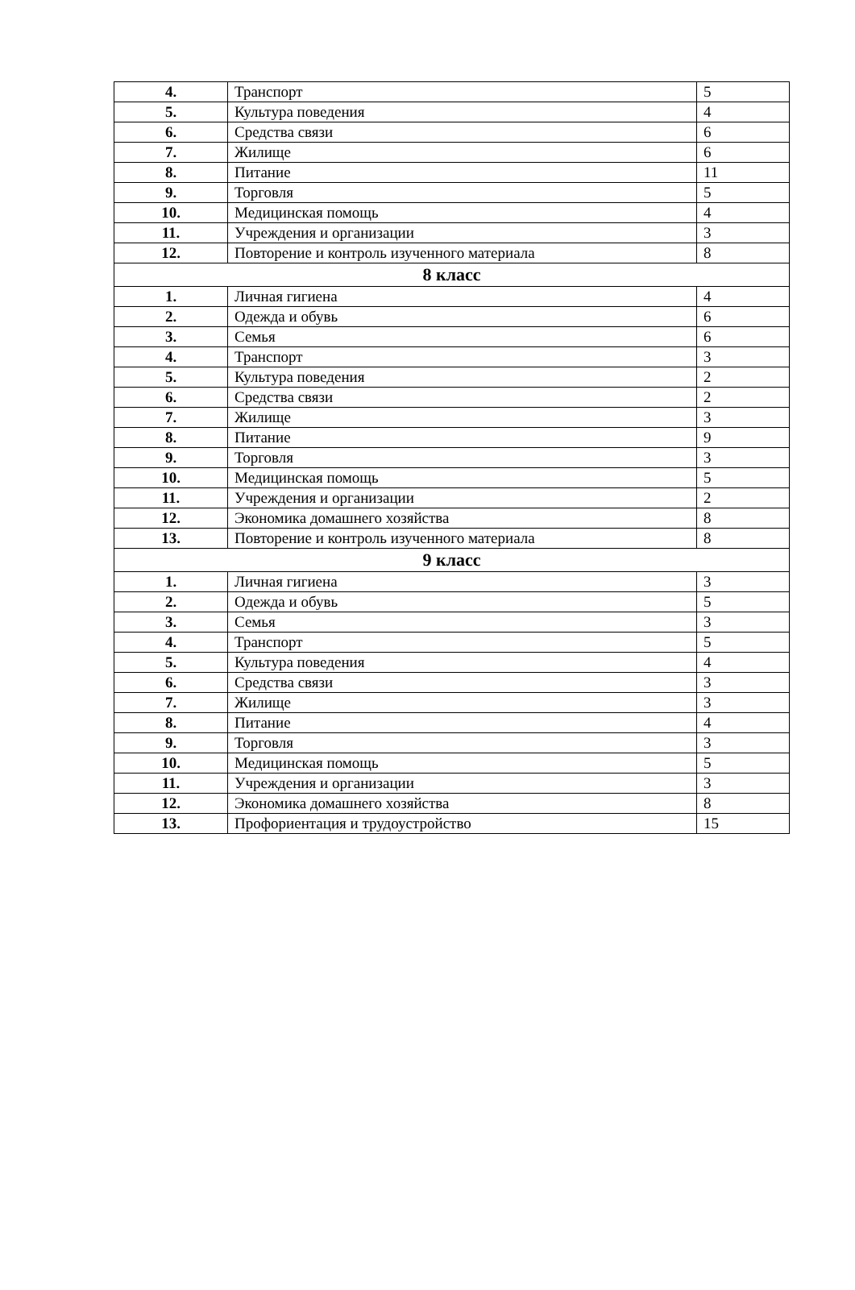| 4. | Транспорт | 5 |
| 5. | Культура поведения | 4 |
| 6. | Средства связи | 6 |
| 7. | Жилище | 6 |
| 8. | Питание | 11 |
| 9. | Торговля | 5 |
| 10. | Медицинская помощь | 4 |
| 11. | Учреждения и организации | 3 |
| 12. | Повторение и контроль изученного материала | 8 |
| 8 класс | | |
| 1. | Личная гигиена | 4 |
| 2. | Одежда и обувь | 6 |
| 3. | Семья | 6 |
| 4. | Транспорт | 3 |
| 5. | Культура поведения | 2 |
| 6. | Средства связи | 2 |
| 7. | Жилище | 3 |
| 8. | Питание | 9 |
| 9. | Торговля | 3 |
| 10. | Медицинская помощь | 5 |
| 11. | Учреждения и организации | 2 |
| 12. | Экономика домашнего хозяйства | 8 |
| 13. | Повторение и контроль изученного материала | 8 |
| 9 класс | | |
| 1. | Личная гигиена | 3 |
| 2. | Одежда и обувь | 5 |
| 3. | Семья | 3 |
| 4. | Транспорт | 5 |
| 5. | Культура поведения | 4 |
| 6. | Средства связи | 3 |
| 7. | Жилище | 3 |
| 8. | Питание | 4 |
| 9. | Торговля | 3 |
| 10. | Медицинская помощь | 5 |
| 11. | Учреждения и организации | 3 |
| 12. | Экономика домашнего хозяйства | 8 |
| 13. | Профориентация и трудоустройство | 15 |